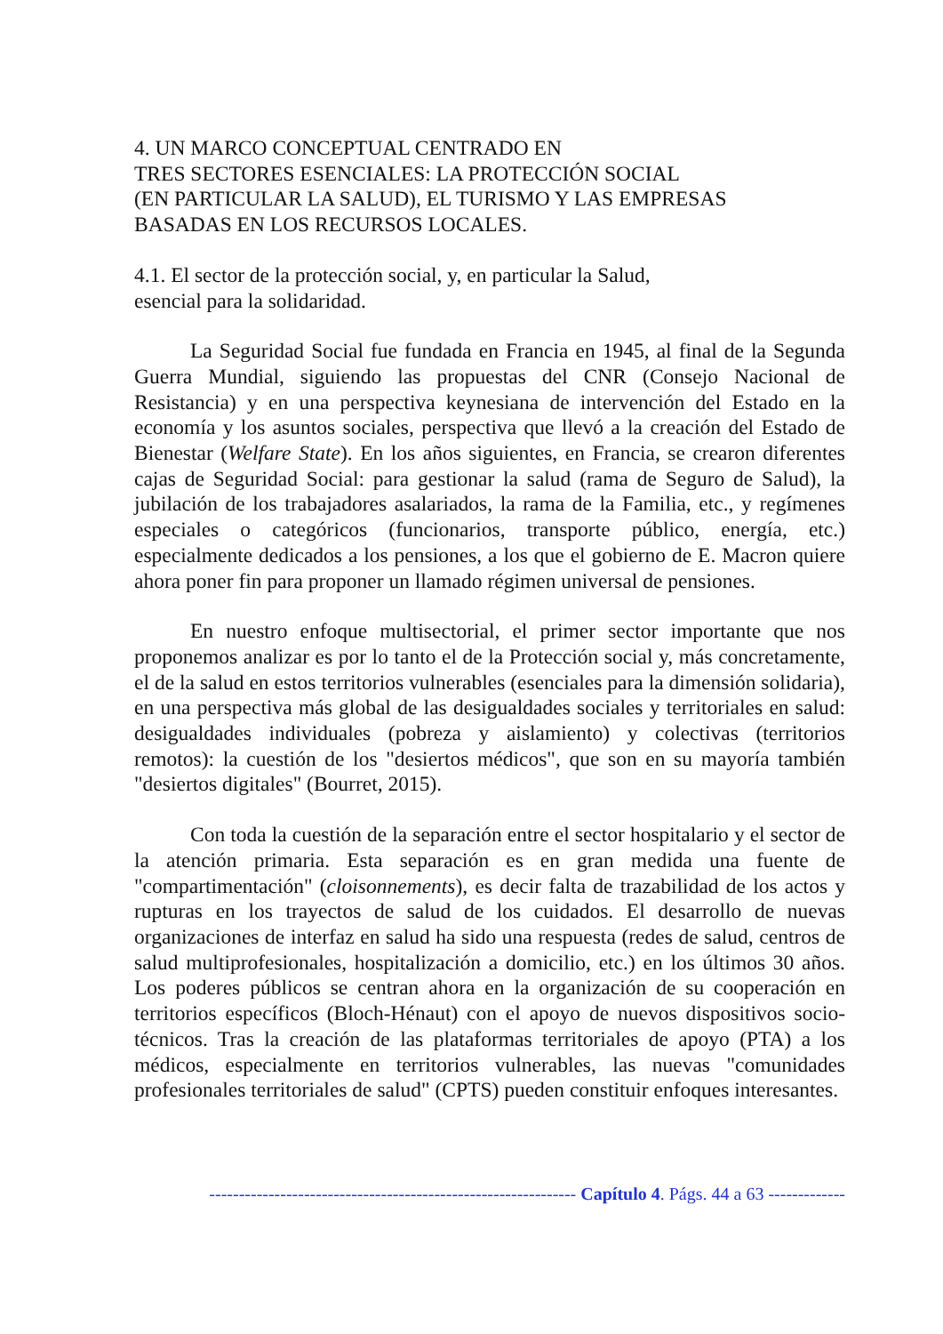4. UN MARCO CONCEPTUAL CENTRADO EN
TRES SECTORES ESENCIALES: LA PROTECCIÓN SOCIAL
(EN PARTICULAR LA SALUD), EL TURISMO Y LAS EMPRESAS
BASADAS EN LOS RECURSOS LOCALES.
4.1. El sector de la protección social, y, en particular la Salud,
esencial para la solidaridad.
La Seguridad Social fue fundada en Francia en 1945, al final de la Segunda Guerra Mundial, siguiendo las propuestas del CNR (Consejo Nacional de Resistancia) y en una perspectiva keynesiana de intervención del Estado en la economía y los asuntos sociales, perspectiva que llevó a la creación del Estado de Bienestar (Welfare State). En los años siguientes, en Francia, se crearon diferentes cajas de Seguridad Social: para gestionar la salud (rama de Seguro de Salud), la jubilación de los trabajadores asalariados, la rama de la Familia, etc., y regímenes especiales o categóricos (funcionarios, transporte público, energía, etc.) especialmente dedicados a los pensiones, a los que el gobierno de E. Macron quiere ahora poner fin para proponer un llamado régimen universal de pensiones.
En nuestro enfoque multisectorial, el primer sector importante que nos proponemos analizar es por lo tanto el de la Protección social y, más concretamente, el de la salud en estos territorios vulnerables (esenciales para la dimensión solidaria), en una perspectiva más global de las desigualdades sociales y territoriales en salud: desigualdades individuales (pobreza y aislamiento) y colectivas (territorios remotos): la cuestión de los "desiertos médicos", que son en su mayoría también "desiertos digitales" (Bourret, 2015).
Con toda la cuestión de la separación entre el sector hospitalario y el sector de la atención primaria. Esta separación es en gran medida una fuente de "compartimentación" (cloisonnements), es decir falta de trazabilidad de los actos y rupturas en los trayectos de salud de los cuidados. El desarrollo de nuevas organizaciones de interfaz en salud ha sido una respuesta (redes de salud, centros de salud multiprofesionales, hospitalización a domicilio, etc.) en los últimos 30 años. Los poderes públicos se centran ahora en la organización de su cooperación en territorios específicos (Bloch-Hénaut) con el apoyo de nuevos dispositivos socio-técnicos. Tras la creación de las plataformas territoriales de apoyo (PTA) a los médicos, especialmente en territorios vulnerables, las nuevas "comunidades profesionales territoriales de salud" (CPTS) pueden constituir enfoques interesantes.
-------------------------------------------------------------- Capítulo 4. Págs. 44 a 63 -------------